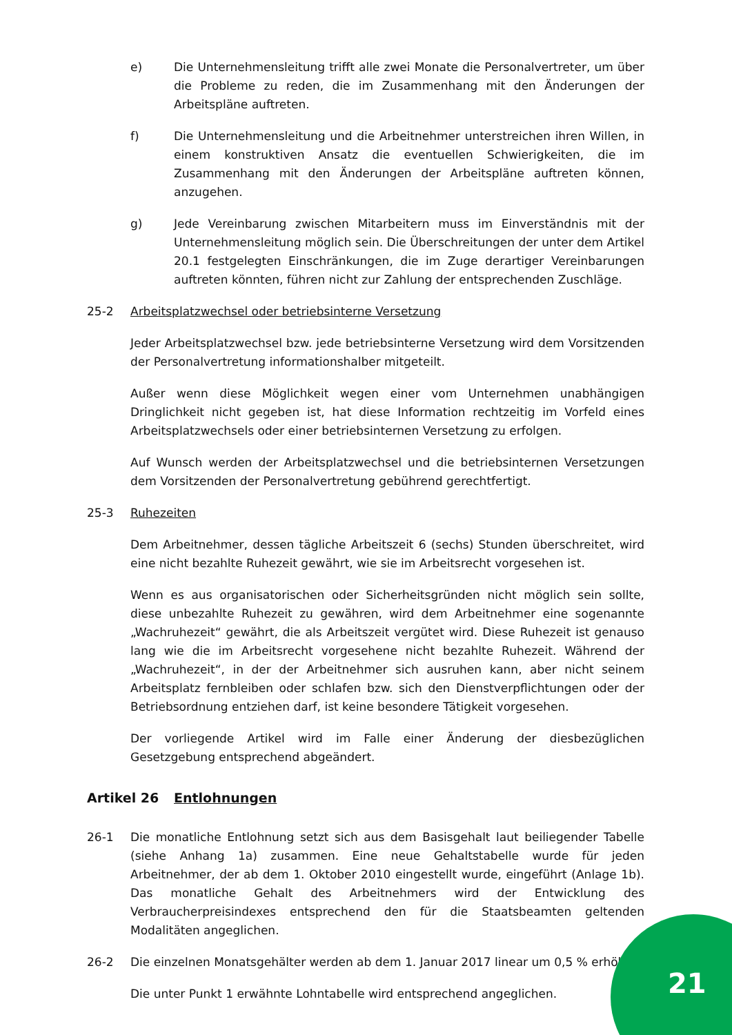e) Die Unternehmensleitung trifft alle zwei Monate die Personalvertreter, um über die Probleme zu reden, die im Zusammenhang mit den Änderungen der Arbeitspläne auftreten.
f) Die Unternehmensleitung und die Arbeitnehmer unterstreichen ihren Willen, in einem konstruktiven Ansatz die eventuellen Schwierigkeiten, die im Zusammenhang mit den Änderungen der Arbeitspläne auftreten können, anzugehen.
g) Jede Vereinbarung zwischen Mitarbeitern muss im Einverständnis mit der Unternehmensleitung möglich sein. Die Überschreitungen der unter dem Artikel 20.1 festgelegten Einschränkungen, die im Zuge derartiger Vereinbarungen auftreten könnten, führen nicht zur Zahlung der entsprechenden Zuschläge.
25-2 Arbeitsplatzwechsel oder betriebsinterne Versetzung
Jeder Arbeitsplatzwechsel bzw. jede betriebsinterne Versetzung wird dem Vorsitzenden der Personalvertretung informationshalber mitgeteilt.
Außer wenn diese Möglichkeit wegen einer vom Unternehmen unabhängigen Dringlichkeit nicht gegeben ist, hat diese Information rechtzeitig im Vorfeld eines Arbeitsplatzwechsels oder einer betriebsinternen Versetzung zu erfolgen.
Auf Wunsch werden der Arbeitsplatzwechsel und die betriebsinternen Versetzungen dem Vorsitzenden der Personalvertretung gebührend gerechtfertigt.
25-3 Ruhezeiten
Dem Arbeitnehmer, dessen tägliche Arbeitszeit 6 (sechs) Stunden überschreitet, wird eine nicht bezahlte Ruhezeit gewährt, wie sie im Arbeitsrecht vorgesehen ist.
Wenn es aus organisatorischen oder Sicherheitsgründen nicht möglich sein sollte, diese unbezahlte Ruhezeit zu gewähren, wird dem Arbeitnehmer eine sogenannte „Wachruhezeit“ gewährt, die als Arbeitszeit vergütet wird. Diese Ruhezeit ist genauso lang wie die im Arbeitsrecht vorgesehene nicht bezahlte Ruhezeit. Während der „Wachruhezeit“, in der der Arbeitnehmer sich ausruhen kann, aber nicht seinem Arbeitsplatz fernbleiben oder schlafen bzw. sich den Dienstverpflichtungen oder der Betriebsordnung entziehen darf, ist keine besondere Tätigkeit vorgesehen.
Der vorliegende Artikel wird im Falle einer Änderung der diesbezüglichen Gesetzgebung entsprechend abgeändert.
Artikel 26 Entlohnungen
26-1 Die monatliche Entlohnung setzt sich aus dem Basisgehalt laut beiliegender Tabelle (siehe Anhang 1a) zusammen. Eine neue Gehaltstabelle wurde für jeden Arbeitnehmer, der ab dem 1. Oktober 2010 eingestellt wurde, eingeführt (Anlage 1b). Das monatliche Gehalt des Arbeitnehmers wird der Entwicklung des Verbraucherpreisindexes entsprechend den für die Staatsbeamten geltenden Modalitäten angeglichen.
26-2 Die einzelnen Monatsgehälter werden ab dem 1. Januar 2017 linear um 0,5 % erhöht.
Die unter Punkt 1 erwähnte Lohntabelle wird entsprechend angeglichen.
21